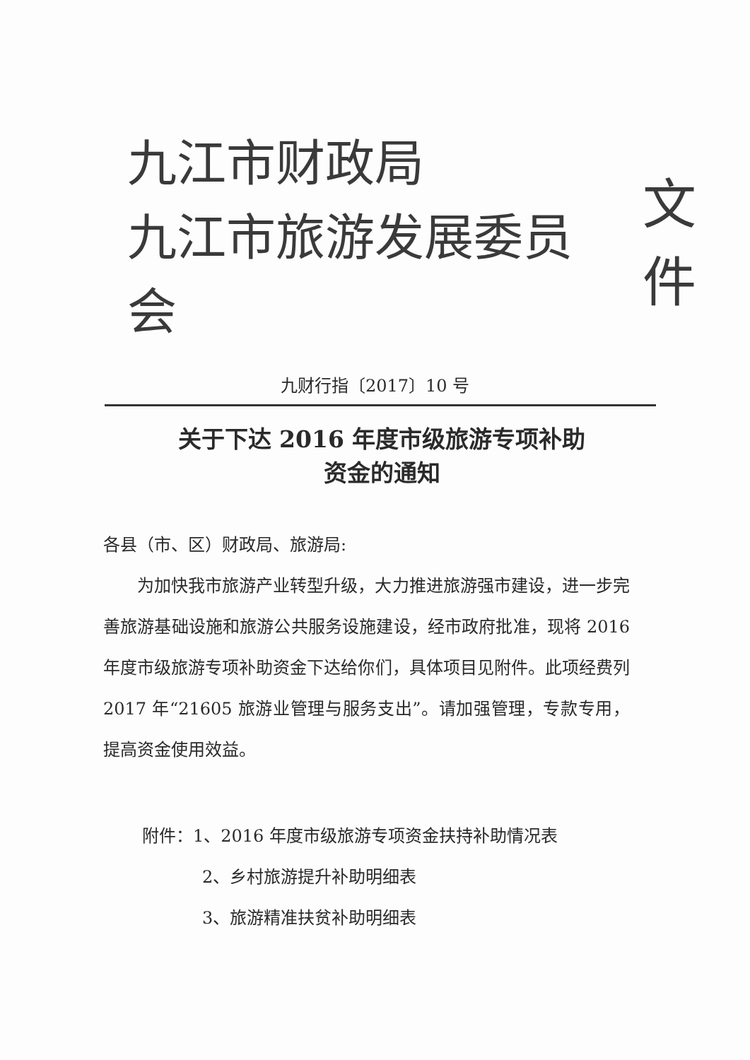九江市财政局
九江市旅游发展委员会
文件
九财行指〔2017〕10 号
关于下达 2016 年度市级旅游专项补助
资金的通知
各县（市、区）财政局、旅游局:
为加快我市旅游产业转型升级，大力推进旅游强市建设，进一步完善旅游基础设施和旅游公共服务设施建设，经市政府批准，现将 2016 年度市级旅游专项补助资金下达给你们，具体项目见附件。此项经费列 2017 年“21605 旅游业管理与服务支出”。请加强管理，专款专用，提高资金使用效益。
附件：1、2016 年度市级旅游专项资金扶持补助情况表
2、乡村旅游提升补助明细表
3、旅游精准扶贫补助明细表